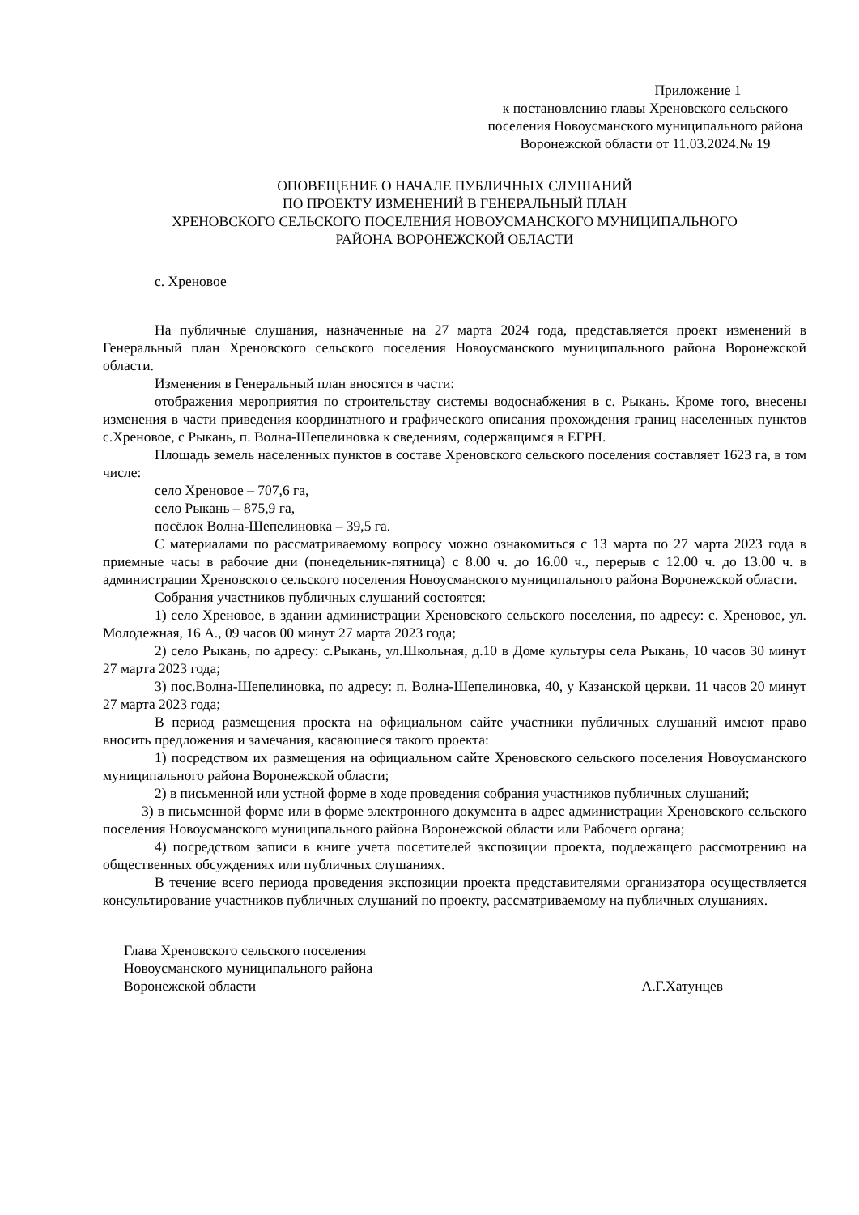Приложение 1
к постановлению главы Хреновского сельского поселения Новоусманского муниципального района Воронежской области от 11.03.2024.№ 19
ОПОВЕЩЕНИЕ О НАЧАЛЕ ПУБЛИЧНЫХ СЛУШАНИЙ
ПО ПРОЕКТУ ИЗМЕНЕНИЙ В ГЕНЕРАЛЬНЫЙ ПЛАН
ХРЕНОВСКОГО СЕЛЬСКОГО ПОСЕЛЕНИЯ НОВОУСМАНСКОГО МУНИЦИПАЛЬНОГО
РАЙОНА ВОРОНЕЖСКОЙ ОБЛАСТИ
с. Хреновое
На публичные слушания, назначенные на 27 марта 2024 года, представляется проект изменений в Генеральный план Хреновского сельского поселения Новоусманского муниципального района Воронежской области.
Изменения в Генеральный план вносятся в части:
отображения мероприятия по строительству системы водоснабжения в с. Рыкань. Кроме того, внесены изменения в части приведения координатного и графического описания прохождения границ населенных пунктов с.Хреновое, с Рыкань, п. Волна-Шепелиновка к сведениям, содержащимся в ЕГРН.
Площадь земель населенных пунктов в составе Хреновского сельского поселения составляет 1623 га, в том числе:
село Хреновое – 707,6 га,
село Рыкань – 875,9 га,
посёлок Волна-Шепелиновка – 39,5 га.
С материалами по рассматриваемому вопросу можно ознакомиться с 13 марта по 27 марта 2023 года в приемные часы в рабочие дни (понедельник-пятница) с 8.00 ч. до 16.00 ч., перерыв с 12.00 ч. до 13.00 ч. в администрации Хреновского сельского поселения Новоусманского муниципального района Воронежской области.
Собрания участников публичных слушаний состоятся:
1) село Хреновое, в здании администрации Хреновского сельского поселения, по адресу: с. Хреновое, ул. Молодежная, 16 А., 09 часов 00 минут 27 марта 2023 года;
2) село Рыкань, по адресу: с.Рыкань, ул.Школьная, д.10 в Доме культуры села Рыкань, 10 часов 30 минут 27 марта 2023 года;
3) пос.Волна-Шепелиновка, по адресу: п. Волна-Шепелиновка, 40, у Казанской церкви. 11 часов 20 минут 27 марта 2023 года;
В период размещения проекта на официальном сайте участники публичных слушаний имеют право вносить предложения и замечания, касающиеся такого проекта:
1) посредством их размещения на официальном сайте Хреновского сельского поселения Новоусманского муниципального района Воронежской области;
2) в письменной или устной форме в ходе проведения собрания участников публичных слушаний;
3) в письменной форме или в форме электронного документа в адрес администрации Хреновского сельского поселения Новоусманского муниципального района Воронежской области или Рабочего органа;
4) посредством записи в книге учета посетителей экспозиции проекта, подлежащего рассмотрению на общественных обсуждениях или публичных слушаниях.
В течение всего периода проведения экспозиции проекта представителями организатора осуществляется консультирование участников публичных слушаний по проекту, рассматриваемому на публичных слушаниях.
Глава Хреновского сельского поселения
Новоусманского муниципального района
Воронежской области
А.Г.Хатунцев